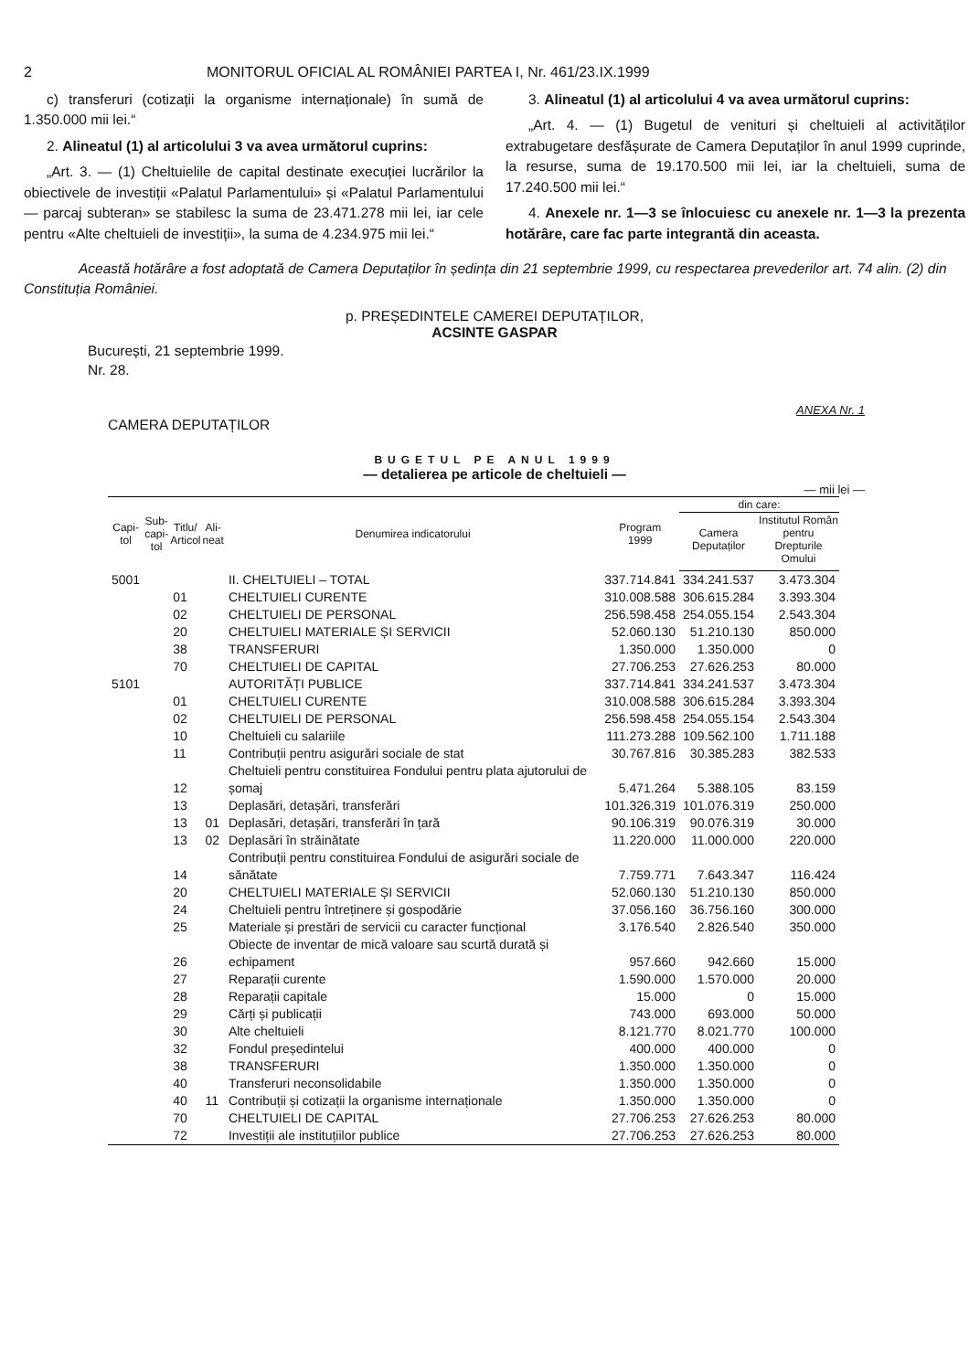2 MONITORUL OFICIAL AL ROMÂNIEI PARTEA I, Nr. 461/23.IX.1999
c) transferuri (cotizații la organisme internaționale) în sumă de 1.350.000 mii lei.“
2. Alineatul (1) al articolului 3 va avea următorul cuprins:
„Art. 3. — (1) Cheltuielile de capital destinate execuției lucrărilor la obiectivele de investiții «Palatul Parlamentului» și «Palatul Parlamentului — parcaj subteran» se stabilesc la suma de 23.471.278 mii lei, iar cele pentru «Alte cheltuieli de investiții», la suma de 4.234.975 mii lei.“
3. Alineatul (1) al articolului 4 va avea următorul cuprins:
„Art. 4. — (1) Bugetul de venituri și cheltuieli al activităților extrabugetare desfășurate de Camera Deputaților în anul 1999 cuprinde, la resurse, suma de 19.170.500 mii lei, iar la cheltuieli, suma de 17.240.500 mii lei.“
4. Anexele nr. 1—3 se înlocuiesc cu anexele nr. 1—3 la prezenta hotărâre, care fac parte integrantă din aceasta.
Această hotărâre a fost adoptată de Camera Deputaților în ședința din 21 septembrie 1999, cu respectarea prevederilor art. 74 alin. (2) din Constituția României.
p. PREȘEDINTELE CAMEREI DEPUTAȚILOR,
ACSINTE GASPAR
București, 21 septembrie 1999.
Nr. 28.
ANEXA Nr. 1
CAMERA DEPUTAȚILOR
BUGETUL PE ANUL 1999
— detalierea pe articole de cheltuieli —
— mii lei —
| Capi- tol | Sub- capi- tol | Titlu/ Articol | Ali- neat | Denumirea indicatorului | Program 1999 | din care: | |
| --- | --- | --- | --- | --- | --- | --- | --- |
| | | | | | | Camera Deputaților | Institutul Român pentru Drepturile Omului |
| 5001 | | | | II. CHELTUIELI – TOTAL | 337.714.841 | 334.241.537 | 3.473.304 |
| | | 01 | | CHELTUIELI CURENTE | 310.008.588 | 306.615.284 | 3.393.304 |
| | | 02 | | CHELTUIELI DE PERSONAL | 256.598.458 | 254.055.154 | 2.543.304 |
| | | 20 | | CHELTUIELI MATERIALE ȘI SERVICII | 52.060.130 | 51.210.130 | 850.000 |
| | | 38 | | TRANSFERURI | 1.350.000 | 1.350.000 | 0 |
| | | 70 | | CHELTUIELI DE CAPITAL | 27.706.253 | 27.626.253 | 80.000 |
| 5101 | | | | AUTORITĂȚI PUBLICE | 337.714.841 | 334.241.537 | 3.473.304 |
| | | 01 | | CHELTUIELI CURENTE | 310.008.588 | 306.615.284 | 3.393.304 |
| | | 02 | | CHELTUIELI DE PERSONAL | 256.598.458 | 254.055.154 | 2.543.304 |
| | | 10 | | Cheltuieli cu salariile | 111.273.288 | 109.562.100 | 1.711.188 |
| | | 11 | | Contribuții pentru asigurări sociale de stat | 30.767.816 | 30.385.283 | 382.533 |
| | | 12 | | Cheltuieli pentru constituirea Fondului pentru plata ajutorului de șomaj | 5.471.264 | 5.388.105 | 83.159 |
| | | 13 | | Deplasări, detașări, transferări | 101.326.319 | 101.076.319 | 250.000 |
| | | 13 | 01 | Deplasări, detașări, transferări în țară | 90.106.319 | 90.076.319 | 30.000 |
| | | 13 | 02 | Deplasări în străinătate | 11.220.000 | 11.000.000 | 220.000 |
| | | 14 | | Contribuții pentru constituirea Fondului de asigurări sociale de sănătate | 7.759.771 | 7.643.347 | 116.424 |
| | | 20 | | CHELTUIELI MATERIALE ȘI SERVICII | 52.060.130 | 51.210.130 | 850.000 |
| | | 24 | | Cheltuieli pentru întreținere și gospodărie | 37.056.160 | 36.756.160 | 300.000 |
| | | 25 | | Materiale și prestări de servicii cu caracter funcțional | 3.176.540 | 2.826.540 | 350.000 |
| | | 26 | | Obiecte de inventar de mică valoare sau scurtă durată și echipament | 957.660 | 942.660 | 15.000 |
| | | 27 | | Reparații curente | 1.590.000 | 1.570.000 | 20.000 |
| | | 28 | | Reparații capitale | 15.000 | 0 | 15.000 |
| | | 29 | | Cărți și publicații | 743.000 | 693.000 | 50.000 |
| | | 30 | | Alte cheltuieli | 8.121.770 | 8.021.770 | 100.000 |
| | | 32 | | Fondul președintelui | 400.000 | 400.000 | 0 |
| | | 38 | | TRANSFERURI | 1.350.000 | 1.350.000 | 0 |
| | | 40 | | Transferuri neconsolidabile | 1.350.000 | 1.350.000 | 0 |
| | | 40 | 11 | Contribuții și cotizații la organisme internaționale | 1.350.000 | 1.350.000 | 0 |
| | | 70 | | CHELTUIELI DE CAPITAL | 27.706.253 | 27.626.253 | 80.000 |
| | | 72 | | Investiții ale instituțiilor publice | 27.706.253 | 27.626.253 | 80.000 |